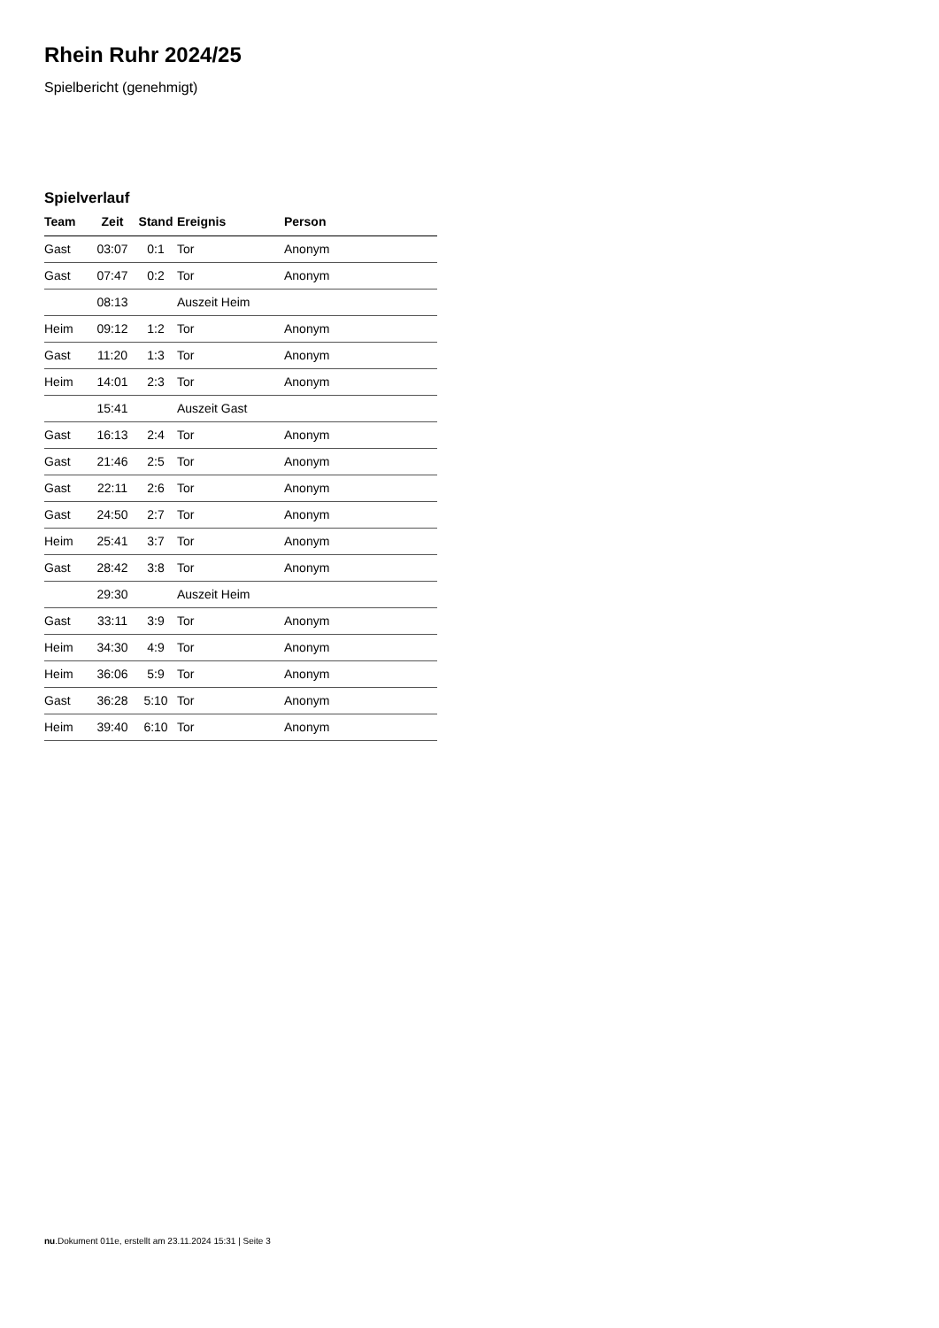Rhein Ruhr 2024/25
Spielbericht (genehmigt)
Spielverlauf
| Team | Zeit | Stand | Ereignis | Person |
| --- | --- | --- | --- | --- |
| Gast | 03:07 | 0:1 | Tor | Anonym |
| Gast | 07:47 | 0:2 | Tor | Anonym |
| | 08:13 | | Auszeit Heim | |
| Heim | 09:12 | 1:2 | Tor | Anonym |
| Gast | 11:20 | 1:3 | Tor | Anonym |
| Heim | 14:01 | 2:3 | Tor | Anonym |
| | 15:41 | | Auszeit Gast | |
| Gast | 16:13 | 2:4 | Tor | Anonym |
| Gast | 21:46 | 2:5 | Tor | Anonym |
| Gast | 22:11 | 2:6 | Tor | Anonym |
| Gast | 24:50 | 2:7 | Tor | Anonym |
| Heim | 25:41 | 3:7 | Tor | Anonym |
| Gast | 28:42 | 3:8 | Tor | Anonym |
| | 29:30 | | Auszeit Heim | |
| Gast | 33:11 | 3:9 | Tor | Anonym |
| Heim | 34:30 | 4:9 | Tor | Anonym |
| Heim | 36:06 | 5:9 | Tor | Anonym |
| Gast | 36:28 | 5:10 | Tor | Anonym |
| Heim | 39:40 | 6:10 | Tor | Anonym |
nu.Dokument 011e, erstellt am 23.11.2024 15:31 | Seite 3